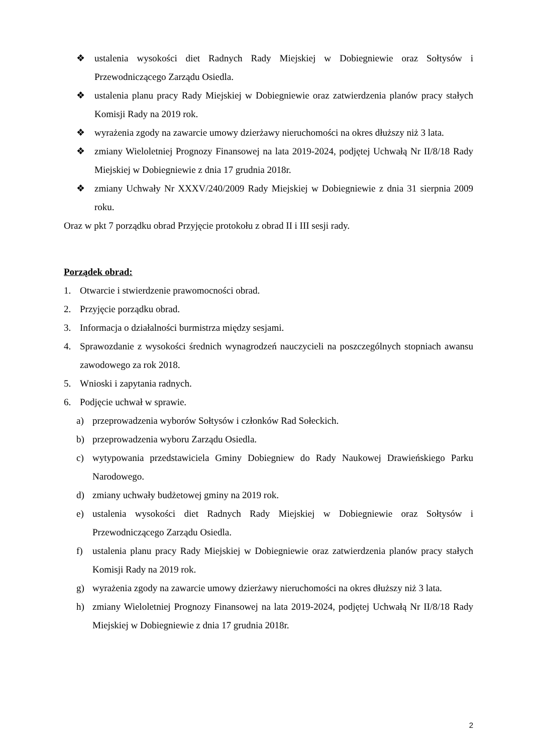❖ ustalenia wysokości diet Radnych Rady Miejskiej w Dobiegniewie oraz Sołtysów i Przewodniczącego Zarządu Osiedla.
❖ ustalenia planu pracy Rady Miejskiej w Dobiegniewie oraz zatwierdzenia planów pracy stałych Komisji Rady na 2019 rok.
❖ wyrażenia zgody na zawarcie umowy dzierżawy nieruchomości na okres dłuższy niż 3 lata.
❖ zmiany Wieloletniej Prognozy Finansowej na lata 2019-2024, podjętej Uchwałą Nr II/8/18 Rady Miejskiej w Dobiegniewie z dnia 17 grudnia 2018r.
❖ zmiany Uchwały Nr XXXV/240/2009 Rady Miejskiej w Dobiegniewie z dnia 31 sierpnia 2009 roku.
Oraz w pkt 7 porządku obrad Przyjęcie protokołu z obrad II i III sesji rady.
Porządek obrad:
1. Otwarcie i stwierdzenie prawomocności obrad.
2. Przyjęcie porządku obrad.
3. Informacja o działalności burmistrza między sesjami.
4. Sprawozdanie z wysokości średnich wynagrodzeń nauczycieli na poszczególnych stopniach awansu zawodowego za rok 2018.
5. Wnioski i zapytania radnych.
6. Podjęcie uchwał w sprawie.
a) przeprowadzenia wyborów Sołtysów i członków Rad Sołeckich.
b) przeprowadzenia wyboru Zarządu Osiedla.
c) wytypowania przedstawiciela Gminy Dobiegniew do Rady Naukowej Drawieńskiego Parku Narodowego.
d) zmiany uchwały budżetowej gminy na 2019 rok.
e) ustalenia wysokości diet Radnych Rady Miejskiej w Dobiegniewie oraz Sołtysów i Przewodniczącego Zarządu Osiedla.
f) ustalenia planu pracy Rady Miejskiej w Dobiegniewie oraz zatwierdzenia planów pracy stałych Komisji Rady na 2019 rok.
g) wyrażenia zgody na zawarcie umowy dzierżawy nieruchomości na okres dłuższy niż 3 lata.
h) zmiany Wieloletniej Prognozy Finansowej na lata 2019-2024, podjętej Uchwałą Nr II/8/18 Rady Miejskiej w Dobiegniewie z dnia 17 grudnia 2018r.
2